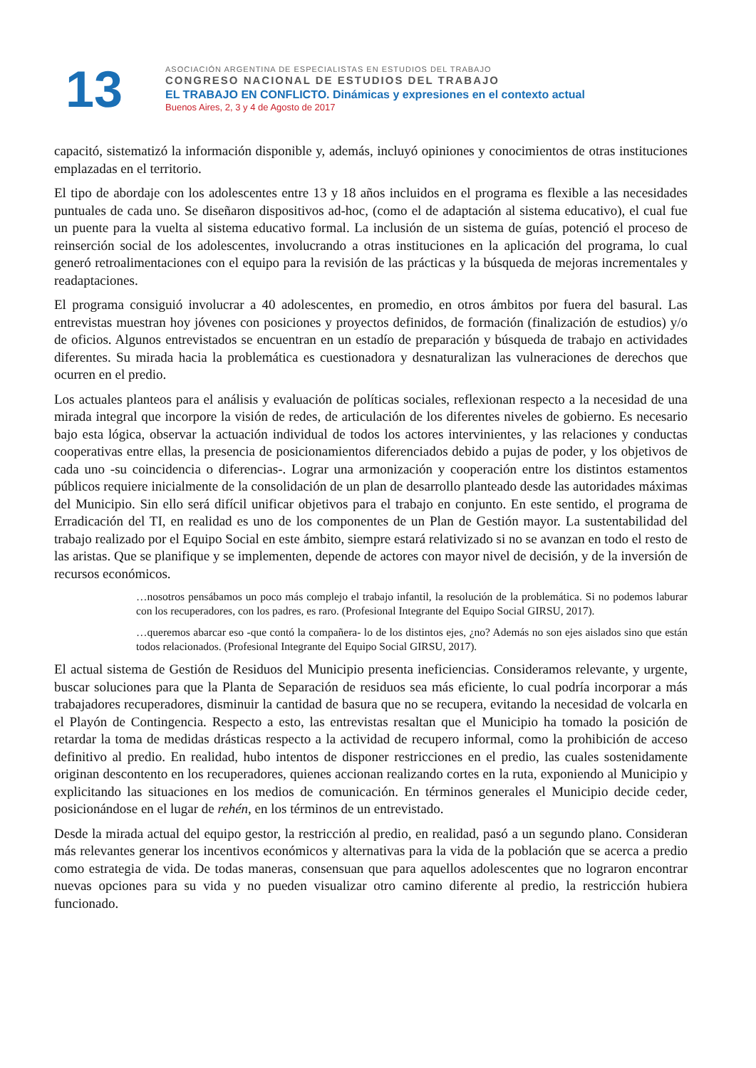13
ASOCIACIÓN ARGENTINA DE ESPECIALISTAS EN ESTUDIOS DEL TRABAJO
CONGRESO NACIONAL DE ESTUDIOS DEL TRABAJO
EL TRABAJO EN CONFLICTO. Dinámicas y expresiones en el contexto actual
Buenos Aires, 2, 3 y 4 de Agosto de 2017
capacitó, sistematizó la información disponible y, además, incluyó opiniones y conocimientos de otras instituciones emplazadas en el territorio.
El tipo de abordaje con los adolescentes entre 13 y 18 años incluidos en el programa es flexible a las necesidades puntuales de cada uno. Se diseñaron dispositivos ad-hoc, (como el de adaptación al sistema educativo), el cual fue un puente para la vuelta al sistema educativo formal. La inclusión de un sistema de guías, potenció el proceso de reinserción social de los adolescentes, involucrando a otras instituciones en la aplicación del programa, lo cual generó retroalimentaciones con el equipo para la revisión de las prácticas y la búsqueda de mejoras incrementales y readaptaciones.
El programa consiguió involucrar a 40 adolescentes, en promedio, en otros ámbitos por fuera del basural. Las entrevistas muestran hoy jóvenes con posiciones y proyectos definidos, de formación (finalización de estudios) y/o de oficios. Algunos entrevistados se encuentran en un estadío de preparación y búsqueda de trabajo en actividades diferentes. Su mirada hacia la problemática es cuestionadora y desnaturalizan las vulneraciones de derechos que ocurren en el predio.
Los actuales planteos para el análisis y evaluación de políticas sociales, reflexionan respecto a la necesidad de una mirada integral que incorpore la visión de redes, de articulación de los diferentes niveles de gobierno. Es necesario bajo esta lógica, observar la actuación individual de todos los actores intervinientes, y las relaciones y conductas cooperativas entre ellas, la presencia de posicionamientos diferenciados debido a pujas de poder, y los objetivos de cada uno -su coincidencia o diferencias-. Lograr una armonización y cooperación entre los distintos estamentos públicos requiere inicialmente de la consolidación de un plan de desarrollo planteado desde las autoridades máximas del Municipio. Sin ello será difícil unificar objetivos para el trabajo en conjunto. En este sentido, el programa de Erradicación del TI, en realidad es uno de los componentes de un Plan de Gestión mayor. La sustentabilidad del trabajo realizado por el Equipo Social en este ámbito, siempre estará relativizado si no se avanzan en todo el resto de las aristas. Que se planifique y se implementen, depende de actores con mayor nivel de decisión, y de la inversión de recursos económicos.
…nosotros pensábamos un poco más complejo el trabajo infantil, la resolución de la problemática. Si no podemos laburar con los recuperadores, con los padres, es raro. (Profesional Integrante del Equipo Social GIRSU, 2017).
…queremos abarcar eso -que contó la compañera- lo de los distintos ejes, ¿no? Además no son ejes aislados sino que están todos relacionados. (Profesional Integrante del Equipo Social GIRSU, 2017).
El actual sistema de Gestión de Residuos del Municipio presenta ineficiencias. Consideramos relevante, y urgente, buscar soluciones para que la Planta de Separación de residuos sea más eficiente, lo cual podría incorporar a más trabajadores recuperadores, disminuir la cantidad de basura que no se recupera, evitando la necesidad de volcarla en el Playón de Contingencia. Respecto a esto, las entrevistas resaltan que el Municipio ha tomado la posición de retardar la toma de medidas drásticas respecto a la actividad de recupero informal, como la prohibición de acceso definitivo al predio. En realidad, hubo intentos de disponer restricciones en el predio, las cuales sostenidamente originan descontento en los recuperadores, quienes accionan realizando cortes en la ruta, exponiendo al Municipio y explicitando las situaciones en los medios de comunicación. En términos generales el Municipio decide ceder, posicionándose en el lugar de rehén, en los términos de un entrevistado.
Desde la mirada actual del equipo gestor, la restricción al predio, en realidad, pasó a un segundo plano. Consideran más relevantes generar los incentivos económicos y alternativas para la vida de la población que se acerca a predio como estrategia de vida. De todas maneras, consensuan que para aquellos adolescentes que no lograron encontrar nuevas opciones para su vida y no pueden visualizar otro camino diferente al predio, la restricción hubiera funcionado.